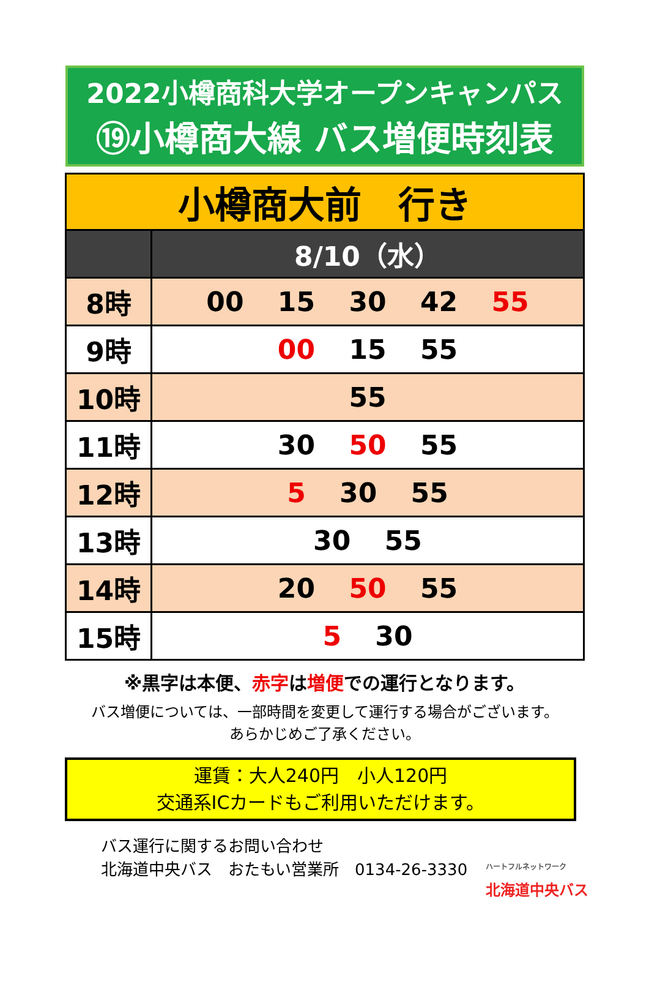2022小樽商科大学オープンキャンパス
⑲小樽商大線 バス増便時刻表
| 小樽商大前 行き | |
| | 8/10（水） |
| 8時 | 00 15 30 42 55 |
| 9時 | 00 15 55 |
| 10時 | 55 |
| 11時 | 30 50 55 |
| 12時 | 5 30 55 |
| 13時 | 30 55 |
| 14時 | 20 50 55 |
| 15時 | 5 30 |
※黒字は本便、赤字は増便での運行となります。
バス増便については、一部時間を変更して運行する場合がございます。
あらかじめご了承ください。
運賃：大人240円　小人120円
交通系ICカードもご利用いただけます。
バス運行に関するお問い合わせ
北海道中央バス　おたもい営業所　0134-26-3330
ハートフルネットワーク
北海道中央バス